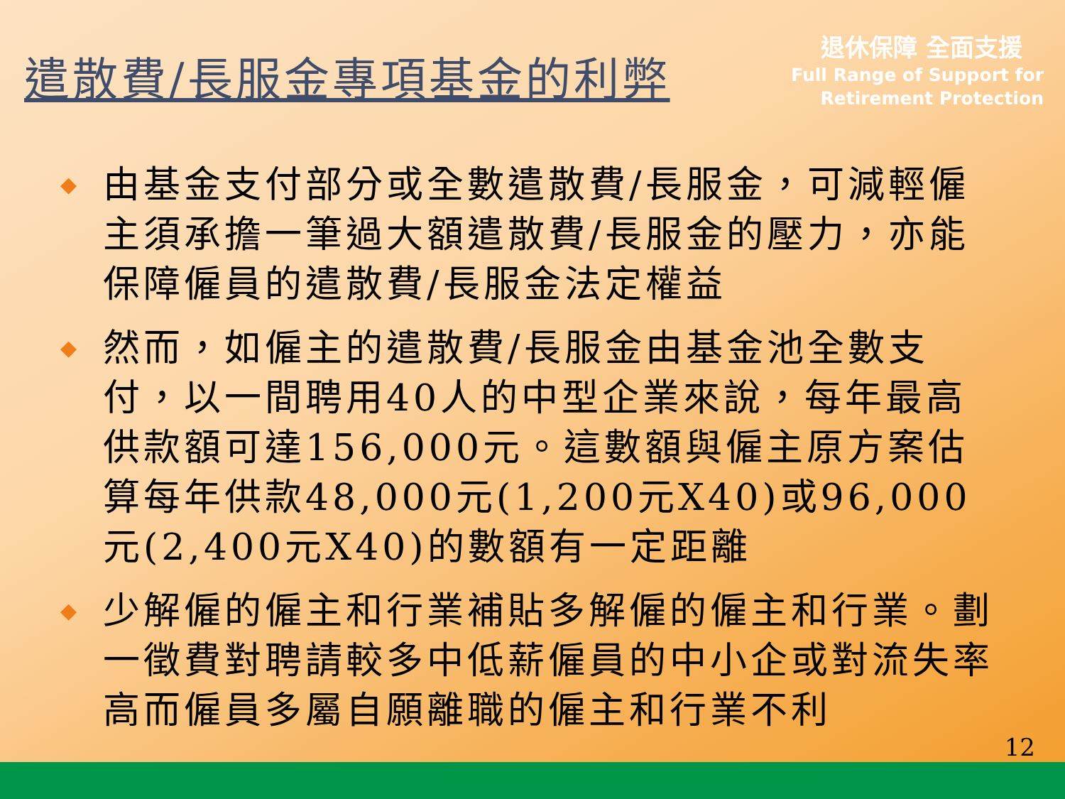遣散費/長服金專項基金的利弊
退休保障 全面支援
Full Range of Support for
Retirement Protection
◆ 由基金支付部分或全數遣散費/長服金，可減輕僱主須承擔一筆過大額遣散費/長服金的壓力，亦能保障僱員的遣散費/長服金法定權益
◆ 然而，如僱主的遣散費/長服金由基金池全數支付，以一間聘用40人的中型企業來說，每年最高供款額可達156,000元。這數額與僱主原方案估算每年供款48,000元(1,200元X40)或96,000元(2,400元X40)的數額有一定距離
◆ 少解僱的僱主和行業補貼多解僱的僱主和行業。劃一徵費對聘請較多中低薪僱員的中小企或對流失率高而僱員多屬自願離職的僱主和行業不利
12